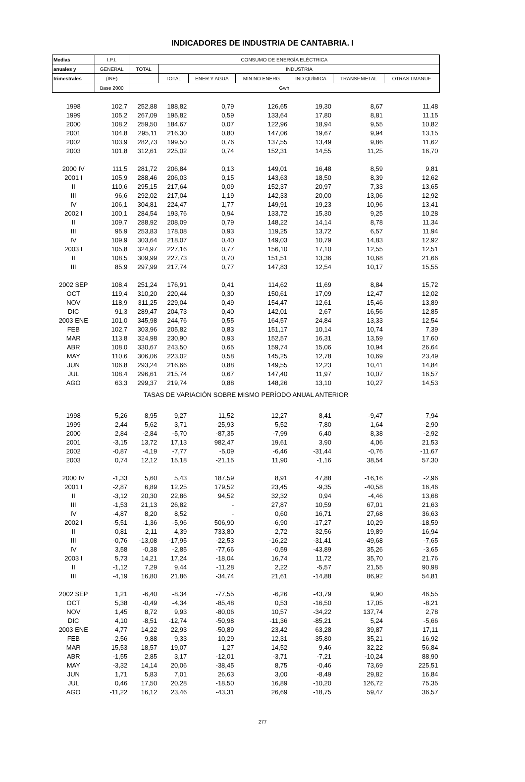INDICADORES DE INDUSTRIA DE CANTABRIA. I
| Medias | I.P.I. | CONSUMO DE ENERGÍA ELÉCTRICA | | | | | | |
| --- | --- | --- | --- | --- | --- | --- | --- | --- |
| anuales y | GENERAL | TOTAL | INDUSTRIA | | | | | |
| trimestrales | (INE) | | TOTAL | ENER.Y AGUA | MIN.NO ENERG. | IND.QUÍMICA | TRANSF.METAL | OTRAS I.MANUF. |
| | Base 2000 | Gwh | | | | | | |
| 1998 | 102,7 | 252,88 | 188,82 | 0,79 | 126,65 | 19,30 | 8,67 | 11,48 |
| 1999 | 105,2 | 267,09 | 195,82 | 0,59 | 133,64 | 17,80 | 8,81 | 11,15 |
| 2000 | 108,2 | 259,50 | 184,67 | 0,07 | 122,96 | 18,94 | 9,55 | 10,82 |
| 2001 | 104,8 | 295,11 | 216,30 | 0,80 | 147,06 | 19,67 | 9,94 | 13,15 |
| 2002 | 103,9 | 282,73 | 199,50 | 0,76 | 137,55 | 13,49 | 9,86 | 11,62 |
| 2003 | 101,8 | 312,61 | 225,02 | 0,74 | 152,31 | 14,55 | 11,25 | 16,70 |
| 2000 IV | 111,5 | 281,72 | 206,84 | 0,13 | 149,01 | 16,48 | 8,59 | 9,81 |
| 2001 I | 105,9 | 288,46 | 206,03 | 0,15 | 143,63 | 18,50 | 8,39 | 12,62 |
| II | 110,6 | 295,15 | 217,64 | 0,09 | 152,37 | 20,97 | 7,33 | 13,65 |
| III | 96,6 | 292,02 | 217,04 | 1,19 | 142,33 | 20,00 | 13,06 | 12,92 |
| IV | 106,1 | 304,81 | 224,47 | 1,77 | 149,91 | 19,23 | 10,96 | 13,41 |
| 2002 I | 100,1 | 284,54 | 193,76 | 0,94 | 133,72 | 15,30 | 9,25 | 10,28 |
| II | 109,7 | 288,92 | 208,09 | 0,79 | 148,22 | 14,14 | 8,78 | 11,34 |
| III | 95,9 | 253,83 | 178,08 | 0,93 | 119,25 | 13,72 | 6,57 | 11,94 |
| IV | 109,9 | 303,64 | 218,07 | 0,40 | 149,03 | 10,79 | 14,83 | 12,92 |
| 2003 I | 105,8 | 324,97 | 227,16 | 0,77 | 156,10 | 17,10 | 12,55 | 12,51 |
| II | 108,5 | 309,99 | 227,73 | 0,70 | 151,51 | 13,36 | 10,68 | 21,66 |
| III | 85,9 | 297,99 | 217,74 | 0,77 | 147,83 | 12,54 | 10,17 | 15,55 |
| 2002 SEP | 108,4 | 251,24 | 176,91 | 0,41 | 114,62 | 11,69 | 8,84 | 15,72 |
| OCT | 119,4 | 310,20 | 220,44 | 0,30 | 150,61 | 17,09 | 12,47 | 12,02 |
| NOV | 118,9 | 311,25 | 229,04 | 0,49 | 154,47 | 12,61 | 15,46 | 13,89 |
| DIC | 91,3 | 289,47 | 204,73 | 0,40 | 142,01 | 2,67 | 16,56 | 12,85 |
| 2003 ENE | 101,0 | 345,98 | 244,76 | 0,55 | 164,57 | 24,84 | 13,33 | 12,54 |
| FEB | 102,7 | 303,96 | 205,82 | 0,83 | 151,17 | 10,14 | 10,74 | 7,39 |
| MAR | 113,8 | 324,98 | 230,90 | 0,93 | 152,57 | 16,31 | 13,59 | 17,60 |
| ABR | 108,0 | 330,67 | 243,50 | 0,65 | 159,74 | 15,06 | 10,94 | 26,64 |
| MAY | 110,6 | 306,06 | 223,02 | 0,58 | 145,25 | 12,78 | 10,69 | 23,49 |
| JUN | 106,8 | 293,24 | 216,66 | 0,88 | 149,55 | 12,23 | 10,41 | 14,84 |
| JUL | 108,4 | 296,61 | 215,74 | 0,67 | 147,40 | 11,97 | 10,07 | 16,57 |
| AGO | 63,3 | 299,37 | 219,74 | 0,88 | 148,26 | 13,10 | 10,27 | 14,53 |
| TASAS DE VARIACIÓN SOBRE MISMO PERÍODO ANUAL ANTERIOR | | | | | | | | |
| 1998 | 5,26 | 8,95 | 9,27 | 11,52 | 12,27 | 8,41 | -9,47 | 7,94 |
| 1999 | 2,44 | 5,62 | 3,71 | -25,93 | 5,52 | -7,80 | 1,64 | -2,90 |
| 2000 | 2,84 | -2,84 | -5,70 | -87,35 | -7,99 | 6,40 | 8,38 | -2,92 |
| 2001 | -3,15 | 13,72 | 17,13 | 982,47 | 19,61 | 3,90 | 4,06 | 21,53 |
| 2002 | -0,87 | -4,19 | -7,77 | -5,09 | -6,46 | -31,44 | -0,76 | -11,67 |
| 2003 | 0,74 | 12,12 | 15,18 | -21,15 | 11,90 | -1,16 | 38,54 | 57,30 |
| 2000 IV | -1,33 | 5,60 | 5,43 | 187,59 | 8,91 | 47,88 | -16,16 | -2,96 |
| 2001 I | -2,87 | 6,89 | 12,25 | 179,52 | 23,45 | -9,35 | -40,58 | 16,46 |
| II | -3,12 | 20,30 | 22,86 | 94,52 | 32,32 | 0,94 | -4,46 | 13,68 |
| III | -1,53 | 21,13 | 26,82 | - | 27,87 | 10,59 | 67,01 | 21,63 |
| IV | -4,87 | 8,20 | 8,52 | - | 0,60 | 16,71 | 27,68 | 36,63 |
| 2002 I | -5,51 | -1,36 | -5,96 | 506,90 | -6,90 | -17,27 | 10,29 | -18,59 |
| II | -0,81 | -2,11 | -4,39 | 733,80 | -2,72 | -32,56 | 19,89 | -16,94 |
| III | -0,76 | -13,08 | -17,95 | -22,53 | -16,22 | -31,41 | -49,68 | -7,65 |
| IV | 3,58 | -0,38 | -2,85 | -77,66 | -0,59 | -43,89 | 35,26 | -3,65 |
| 2003 I | 5,73 | 14,21 | 17,24 | -18,04 | 16,74 | 11,72 | 35,70 | 21,76 |
| II | -1,12 | 7,29 | 9,44 | -11,28 | 2,22 | -5,57 | 21,55 | 90,98 |
| III | -4,19 | 16,80 | 21,86 | -34,74 | 21,61 | -14,88 | 86,92 | 54,81 |
| 2002 SEP | 1,21 | -6,40 | -8,34 | -77,55 | -6,26 | -43,79 | 9,90 | 46,55 |
| OCT | 5,38 | -0,49 | -4,34 | -85,48 | 0,53 | -16,50 | 17,05 | -8,21 |
| NOV | 1,45 | 8,72 | 9,93 | -80,06 | 10,57 | -34,22 | 137,74 | 2,78 |
| DIC | 4,10 | -8,51 | -12,74 | -50,98 | -11,36 | -85,21 | 5,24 | -5,66 |
| 2003 ENE | 4,77 | 14,22 | 22,93 | -50,89 | 23,42 | 63,28 | 39,87 | 17,11 |
| FEB | -2,56 | 9,88 | 9,33 | 10,29 | 12,31 | -35,80 | 35,21 | -16,92 |
| MAR | 15,53 | 18,57 | 19,07 | -1,27 | 14,52 | 9,46 | 32,22 | 56,84 |
| ABR | -1,55 | 2,85 | 3,17 | -12,01 | -3,71 | -7,21 | -10,24 | 88,90 |
| MAY | -3,32 | 14,14 | 20,06 | -38,45 | 8,75 | -0,46 | 73,69 | 225,51 |
| JUN | 1,71 | 5,83 | 7,01 | 26,63 | 3,00 | -8,49 | 29,82 | 16,84 |
| JUL | 0,46 | 17,50 | 20,28 | -18,50 | 16,89 | -10,20 | 126,72 | 75,35 |
| AGO | -11,22 | 16,12 | 23,46 | -43,31 | 26,69 | -18,75 | 59,47 | 36,57 |
277